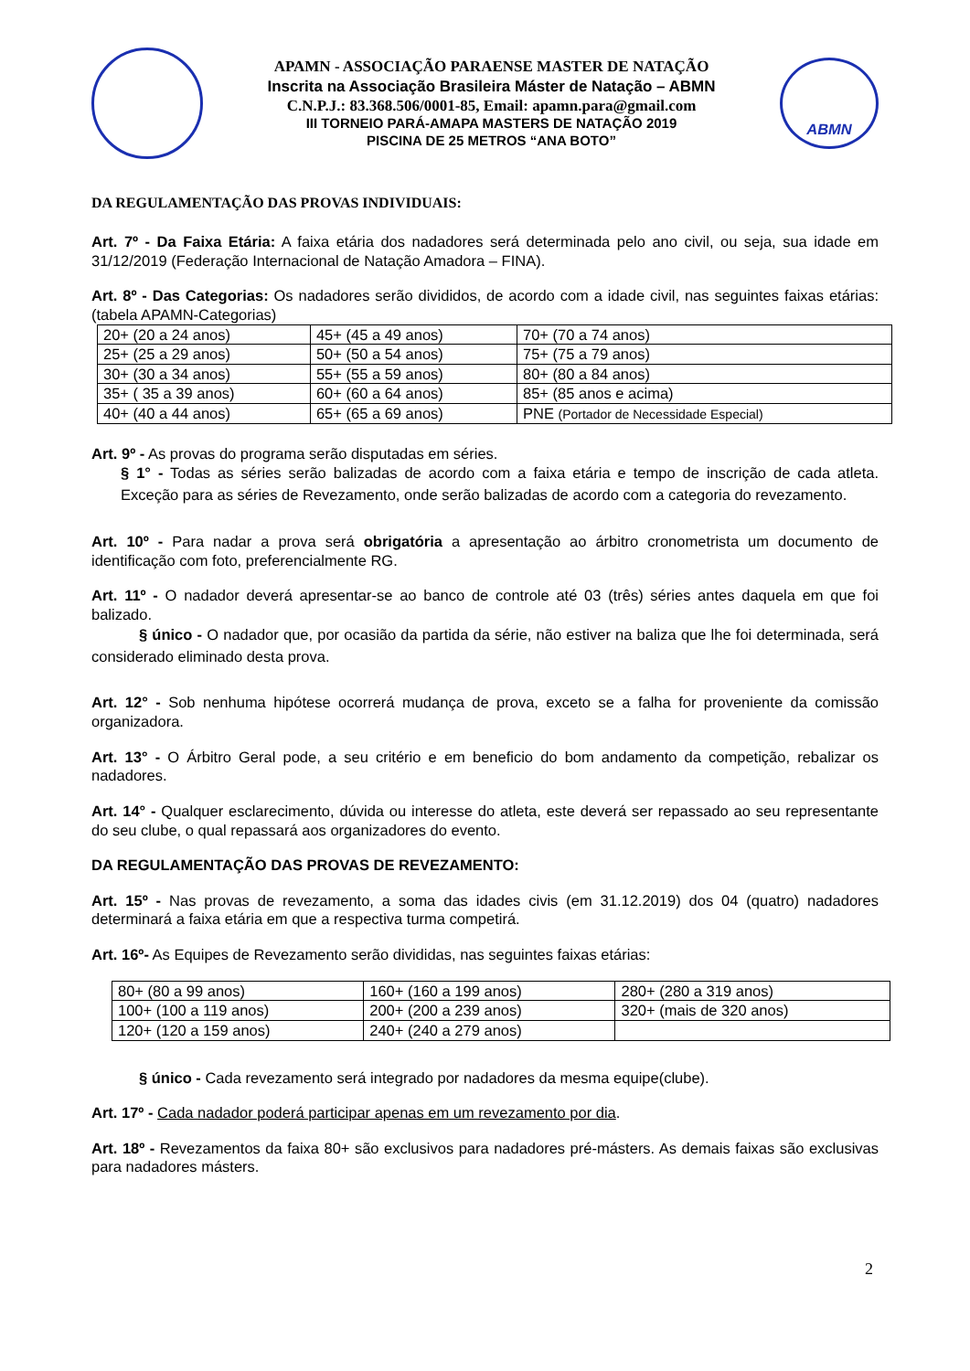APAMN - ASSOCIAÇÃO PARAENSE MASTER DE NATAÇÃO
Inscrita na Associação Brasileira Máster de Natação – ABMN
C.N.P.J.: 83.368.506/0001-85, Email: apamn.para@gmail.com
III TORNEIO PARÁ-AMAPA MASTERS DE NATAÇÃO 2019
PISCINA DE 25 METROS “ANA BOTO”
ABMN
DA REGULAMENTAÇÃO DAS PROVAS INDIVIDUAIS:
Art. 7º - Da Faixa Etária: A faixa etária dos nadadores será determinada pelo ano civil, ou seja, sua idade em 31/12/2019 (Federação Internacional de Natação Amadora – FINA).
Art. 8º - Das Categorias: Os nadadores serão divididos, de acordo com a idade civil, nas seguintes faixas etárias: (tabela APAMN-Categorias)
| 20+ (20 a 24 anos) | 45+ (45 a 49 anos) | 70+ (70 a 74 anos) |
| 25+ (25 a 29 anos) | 50+ (50 a 54 anos) | 75+ (75 a 79 anos) |
| 30+ (30 a 34 anos) | 55+ (55 a 59 anos) | 80+ (80 a 84 anos) |
| 35+ ( 35 a 39 anos) | 60+ (60 a 64 anos) | 85+ (85 anos e acima) |
| 40+ (40 a 44 anos) | 65+ (65 a 69 anos) | PNE (Portador de Necessidade Especial) |
Art. 9º - As provas do programa serão disputadas em séries.
§ 1° - Todas as séries serão balizadas de acordo com a faixa etária e tempo de inscrição de cada atleta. Exceção para as séries de Revezamento, onde serão balizadas de acordo com a categoria do revezamento.
Art. 10º - Para nadar a prova será obrigatória a apresentação ao árbitro cronometrista um documento de identificação com foto, preferencialmente RG.
Art. 11º - O nadador deverá apresentar-se ao banco de controle até 03 (três) séries antes daquela em que foi balizado.
§ único - O nadador que, por ocasião da partida da série, não estiver na baliza que lhe foi determinada, será considerado eliminado desta prova.
Art. 12° - Sob nenhuma hipótese ocorrerá mudança de prova, exceto se a falha for proveniente da comissão organizadora.
Art. 13° - O Árbitro Geral pode, a seu critério e em beneficio do bom andamento da competição, rebalizar os nadadores.
Art. 14° - Qualquer esclarecimento, dúvida ou interesse do atleta, este deverá ser repassado ao seu representante do seu clube, o qual repassará aos organizadores do evento.
DA REGULAMENTAÇÃO DAS PROVAS DE REVEZAMENTO:
Art. 15º - Nas provas de revezamento, a soma das idades civis (em 31.12.2019) dos 04 (quatro) nadadores determinará a faixa etária em que a respectiva turma competirá.
Art. 16º- As Equipes de Revezamento serão divididas, nas seguintes faixas etárias:
| 80+ (80 a 99 anos) | 160+ (160 a 199 anos) | 280+ (280 a 319 anos) |
| 100+ (100 a 119 anos) | 200+ (200 a 239 anos) | 320+ (mais de 320 anos) |
| 120+ (120 a 159 anos) | 240+ (240 a 279 anos) | |
§ único - Cada revezamento será integrado por nadadores da mesma equipe(clube).
Art. 17º - Cada nadador poderá participar apenas em um revezamento por dia.
Art. 18º - Revezamentos da faixa 80+ são exclusivos para nadadores pré-másters. As demais faixas são exclusivas para nadadores másters.
2